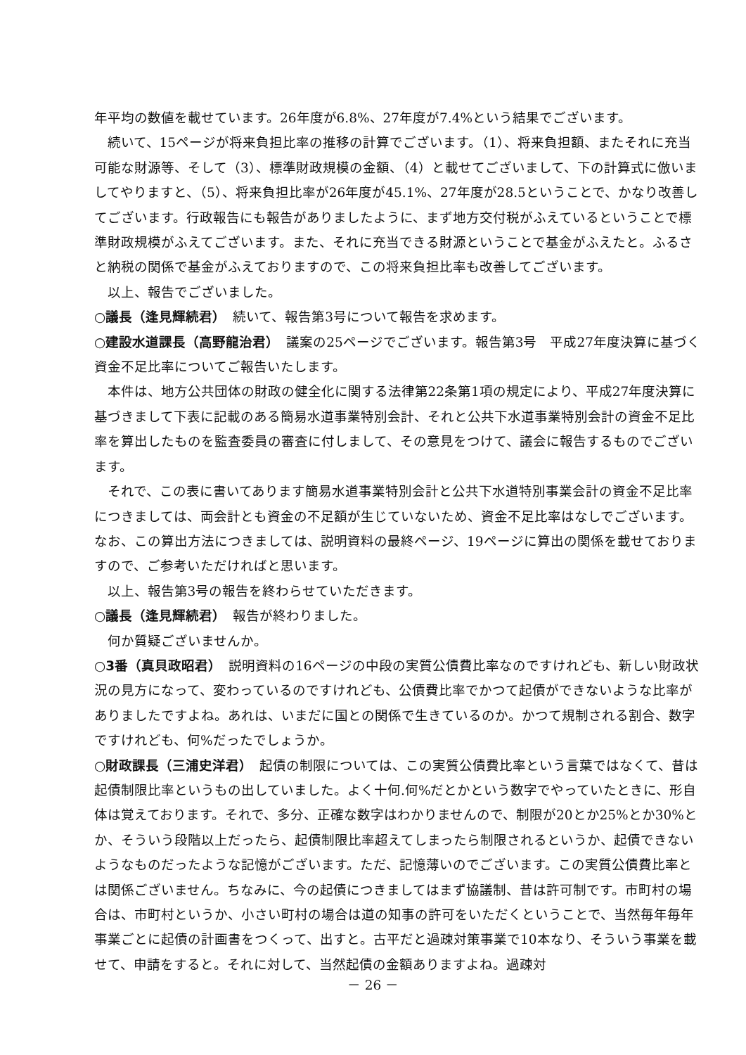年平均の数値を載せています。26年度が6.8%、27年度が7.4%という結果でございます。
続いて、15ページが将来負担比率の推移の計算でございます。（1）、将来負担額、またそれに充当可能な財源等、そして（3）、標準財政規模の金額、（4）と載せてございまして、下の計算式に倣いましてやりますと、（5）、将来負担比率が26年度が45.1%、27年度が28.5ということで、かなり改善してございます。行政報告にも報告がありましたように、まず地方交付税がふえているということで標準財政規模がふえてございます。また、それに充当できる財源ということで基金がふえたと。ふるさと納税の関係で基金がふえておりますので、この将来負担比率も改善してございます。
以上、報告でございました。
○議長（逢見輝続君）　続いて、報告第3号について報告を求めます。
○建設水道課長（高野龍治君）　議案の25ページでございます。報告第3号　平成27年度決算に基づく資金不足比率についてご報告いたします。
本件は、地方公共団体の財政の健全化に関する法律第22条第1項の規定により、平成27年度決算に基づきまして下表に記載のある簡易水道事業特別会計、それと公共下水道事業特別会計の資金不足比率を算出したものを監査委員の審査に付しまして、その意見をつけて、議会に報告するものでございます。
それで、この表に書いてあります簡易水道事業特別会計と公共下水道特別事業会計の資金不足比率につきましては、両会計とも資金の不足額が生じていないため、資金不足比率はなしでございます。なお、この算出方法につきましては、説明資料の最終ページ、19ページに算出の関係を載せておりますので、ご参考いただければと思います。
以上、報告第3号の報告を終わらせていただきます。
○議長（逢見輝続君）　報告が終わりました。
何か質疑ございませんか。
○3番（真貝政昭君）　説明資料の16ページの中段の実質公債費比率なのですけれども、新しい財政状況の見方になって、変わっているのですけれども、公債費比率でかつて起債ができないような比率がありましたですよね。あれは、いまだに国との関係で生きているのか。かつて規制される割合、数字ですけれども、何%だったでしょうか。
○財政課長（三浦史洋君）　起債の制限については、この実質公債費比率という言葉ではなくて、昔は起債制限比率というもの出していました。よく十何.何%だとかという数字でやっていたときに、形自体は覚えております。それで、多分、正確な数字はわかりませんので、制限が20とか25%とか30%とか、そういう段階以上だったら、起債制限比率超えてしまったら制限されるというか、起債できないようなものだったような記憶がございます。ただ、記憶薄いのでございます。この実質公債費比率とは関係ございません。ちなみに、今の起債につきましてはまず協議制、昔は許可制です。市町村の場合は、市町村というか、小さい町村の場合は道の知事の許可をいただくということで、当然毎年毎年事業ごとに起債の計画書をつくって、出すと。古平だと過疎対策事業で10本なり、そういう事業を載せて、申請をすると。それに対して、当然起債の金額ありますよね。過疎対
－ 26 －